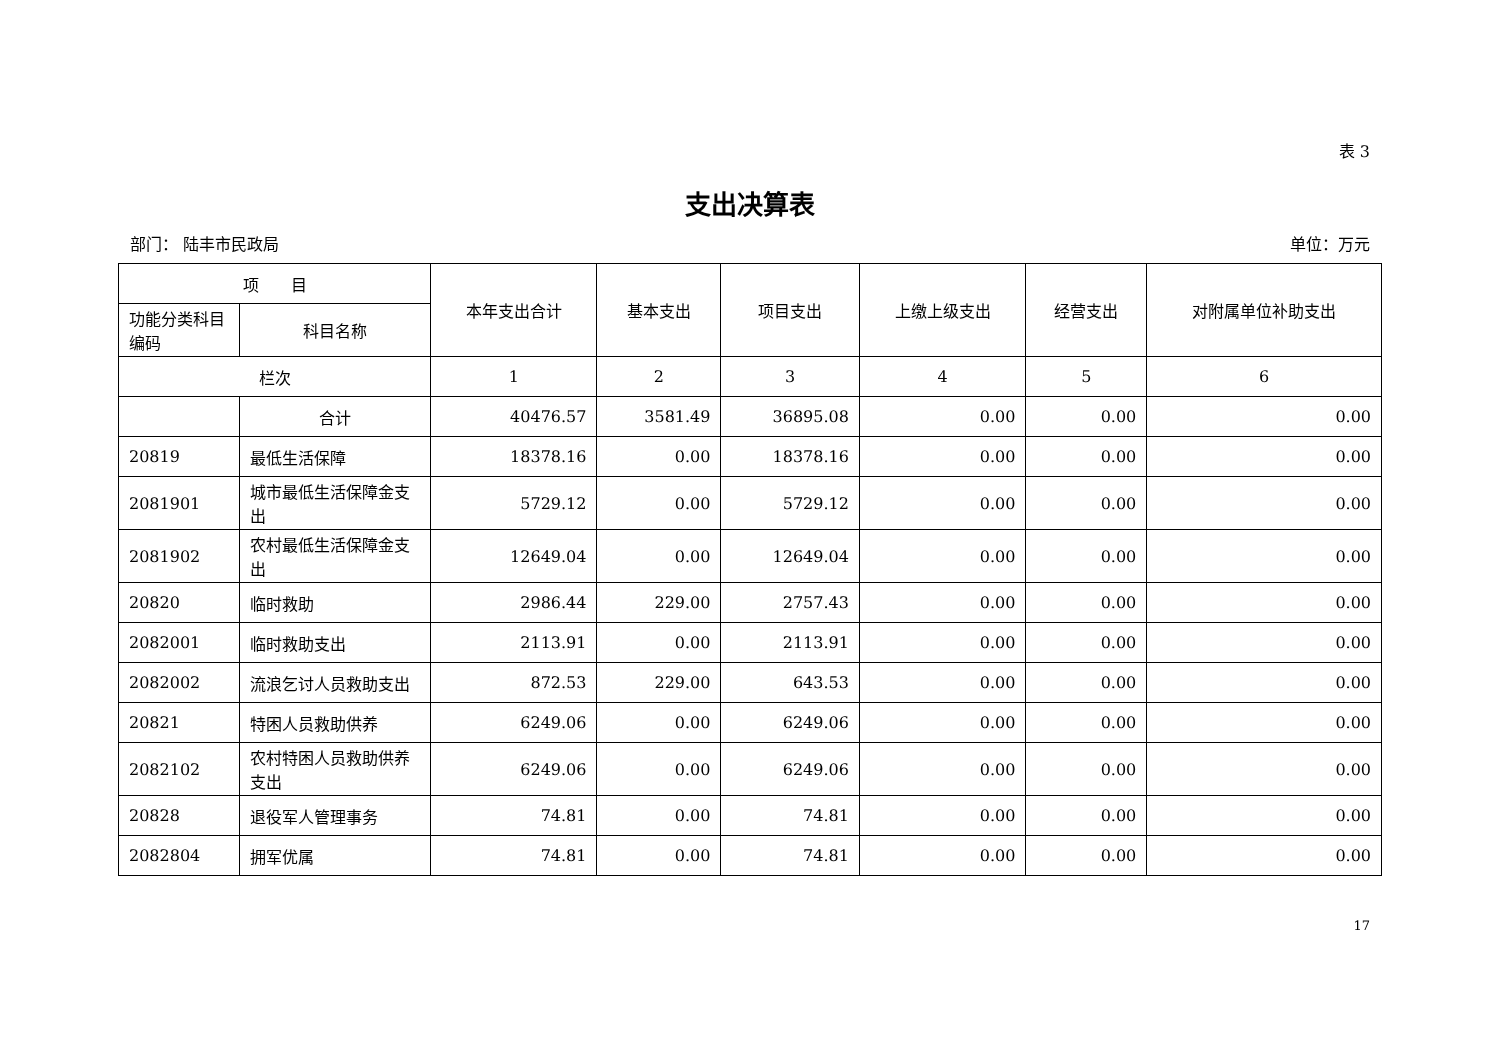表 3
支出决算表
部门： 陆丰市民政局 单位：万元
| 项 目 | | 本年支出合计 | 基本支出 | 项目支出 | 上缴上级支出 | 经营支出 | 对附属单位补助支出 |
| --- | --- | --- | --- | --- | --- | --- | --- |
| 功能分类科目编码 | 科目名称 | | | | | | |
| 栏次 | | 1 | 2 | 3 | 4 | 5 | 6 |
| | 合计 | 40476.57 | 3581.49 | 36895.08 | 0.00 | 0.00 | 0.00 |
| 20819 | 最低生活保障 | 18378.16 | 0.00 | 18378.16 | 0.00 | 0.00 | 0.00 |
| 2081901 | 城市最低生活保障金支出 | 5729.12 | 0.00 | 5729.12 | 0.00 | 0.00 | 0.00 |
| 2081902 | 农村最低生活保障金支出 | 12649.04 | 0.00 | 12649.04 | 0.00 | 0.00 | 0.00 |
| 20820 | 临时救助 | 2986.44 | 229.00 | 2757.43 | 0.00 | 0.00 | 0.00 |
| 2082001 | 临时救助支出 | 2113.91 | 0.00 | 2113.91 | 0.00 | 0.00 | 0.00 |
| 2082002 | 流浪乞讨人员救助支出 | 872.53 | 229.00 | 643.53 | 0.00 | 0.00 | 0.00 |
| 20821 | 特困人员救助供养 | 6249.06 | 0.00 | 6249.06 | 0.00 | 0.00 | 0.00 |
| 2082102 | 农村特困人员救助供养支出 | 6249.06 | 0.00 | 6249.06 | 0.00 | 0.00 | 0.00 |
| 20828 | 退役军人管理事务 | 74.81 | 0.00 | 74.81 | 0.00 | 0.00 | 0.00 |
| 2082804 | 拥军优属 | 74.81 | 0.00 | 74.81 | 0.00 | 0.00 | 0.00 |
17